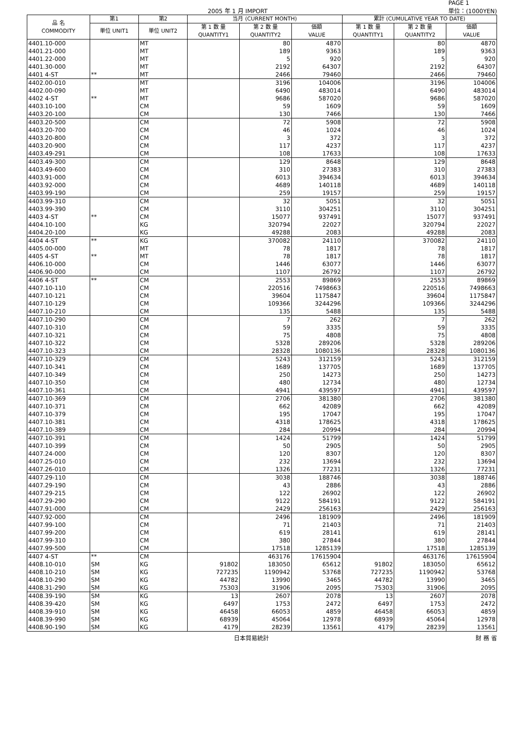2005 年 1 月 IMPORT PAGE 1
単位：(1000YEN)
| 品 名 COMMODITY | 第1 | 第2 | 当月 (CURRENT MONTH) | | | 累計 (CUMULATIVE YEAR TO DATE) | | |
| --- | --- | --- | --- | --- | --- | --- | --- | --- |
| | 単位 UNIT1 | 単位 UNIT2 | 第 1 数 量 QUANTITY1 | 第 2 数 量 QUANTITY2 | 価額 VALUE | 第 1 数 量 QUANTITY1 | 第 2 数 量 QUANTITY2 | 価額 VALUE |
| 4401.10-000 | | MT | | 80 | 4870 | | 80 | 4870 |
| 4401.21-000 | | MT | | 189 | 9363 | | 189 | 9363 |
| 4401.22-000 | | MT | | 5 | 920 | | 5 | 920 |
| 4401.30-000 | | MT | | 2192 | 64307 | | 2192 | 64307 |
| 4401 4-ST | ** | MT | | 2466 | 79460 | | 2466 | 79460 |
| 4402.00-010 | | MT | | 3196 | 104006 | | 3196 | 104006 |
| 4402.00-090 | | MT | | 6490 | 483014 | | 6490 | 483014 |
| 4402 4-ST | ** | MT | | 9686 | 587020 | | 9686 | 587020 |
| 4403.10-100 | | CM | | 59 | 1609 | | 59 | 1609 |
| 4403.20-100 | | CM | | 130 | 7466 | | 130 | 7466 |
| 4403.20-500 | | CM | | 72 | 5908 | | 72 | 5908 |
| 4403.20-700 | | CM | | 46 | 1024 | | 46 | 1024 |
| 4403.20-800 | | CM | | 3 | 372 | | 3 | 372 |
| 4403.20-900 | | CM | | 117 | 4237 | | 117 | 4237 |
| 4403.49-291 | | CM | | 108 | 17633 | | 108 | 17633 |
| 4403.49-300 | | CM | | 129 | 8648 | | 129 | 8648 |
| 4403.49-600 | | CM | | 310 | 27383 | | 310 | 27383 |
| 4403.91-000 | | CM | | 6013 | 394634 | | 6013 | 394634 |
| 4403.92-000 | | CM | | 4689 | 140118 | | 4689 | 140118 |
| 4403.99-190 | | CM | | 259 | 19157 | | 259 | 19157 |
| 4403.99-310 | | CM | | 32 | 5051 | | 32 | 5051 |
| 4403.99-390 | | CM | | 3110 | 304251 | | 3110 | 304251 |
| 4403 4-ST | ** | CM | | 15077 | 937491 | | 15077 | 937491 |
| 4404.10-100 | | KG | | 320794 | 22027 | | 320794 | 22027 |
| 4404.20-100 | | KG | | 49288 | 2083 | | 49288 | 2083 |
| 4404 4-ST | ** | KG | | 370082 | 24110 | | 370082 | 24110 |
| 4405.00-000 | | MT | | 78 | 1817 | | 78 | 1817 |
| 4405 4-ST | ** | MT | | 78 | 1817 | | 78 | 1817 |
| 4406.10-000 | | CM | | 1446 | 63077 | | 1446 | 63077 |
| 4406.90-000 | | CM | | 1107 | 26792 | | 1107 | 26792 |
| 4406 4-ST | ** | CM | | 2553 | 89869 | | 2553 | 89869 |
| 4407.10-110 | | CM | | 220516 | 7498663 | | 220516 | 7498663 |
| 4407.10-121 | | CM | | 39604 | 1175847 | | 39604 | 1175847 |
| 4407.10-129 | | CM | | 109366 | 3244296 | | 109366 | 3244296 |
| 4407.10-210 | | CM | | 135 | 5488 | | 135 | 5488 |
| 4407.10-290 | | CM | | 7 | 262 | | 7 | 262 |
| 4407.10-310 | | CM | | 59 | 3335 | | 59 | 3335 |
| 4407.10-321 | | CM | | 75 | 4808 | | 75 | 4808 |
| 4407.10-322 | | CM | | 5328 | 289206 | | 5328 | 289206 |
| 4407.10-323 | | CM | | 28328 | 1080136 | | 28328 | 1080136 |
| 4407.10-329 | | CM | | 5243 | 312159 | | 5243 | 312159 |
| 4407.10-341 | | CM | | 1689 | 137705 | | 1689 | 137705 |
| 4407.10-349 | | CM | | 250 | 14273 | | 250 | 14273 |
| 4407.10-350 | | CM | | 480 | 12734 | | 480 | 12734 |
| 4407.10-361 | | CM | | 4941 | 439597 | | 4941 | 439597 |
| 4407.10-369 | | CM | | 2706 | 381380 | | 2706 | 381380 |
| 4407.10-371 | | CM | | 662 | 42089 | | 662 | 42089 |
| 4407.10-379 | | CM | | 195 | 17047 | | 195 | 17047 |
| 4407.10-381 | | CM | | 4318 | 178625 | | 4318 | 178625 |
| 4407.10-389 | | CM | | 284 | 20994 | | 284 | 20994 |
| 4407.10-391 | | CM | | 1424 | 51799 | | 1424 | 51799 |
| 4407.10-399 | | CM | | 50 | 2905 | | 50 | 2905 |
| 4407.24-000 | | CM | | 120 | 8307 | | 120 | 8307 |
| 4407.25-010 | | CM | | 232 | 13694 | | 232 | 13694 |
| 4407.26-010 | | CM | | 1326 | 77231 | | 1326 | 77231 |
| 4407.29-110 | | CM | | 3038 | 188746 | | 3038 | 188746 |
| 4407.29-190 | | CM | | 43 | 2886 | | 43 | 2886 |
| 4407.29-215 | | CM | | 122 | 26902 | | 122 | 26902 |
| 4407.29-290 | | CM | | 9122 | 584191 | | 9122 | 584191 |
| 4407.91-000 | | CM | | 2429 | 256163 | | 2429 | 256163 |
| 4407.92-000 | | CM | | 2496 | 181909 | | 2496 | 181909 |
| 4407.99-100 | | CM | | 71 | 21403 | | 71 | 21403 |
| 4407.99-200 | | CM | | 619 | 28141 | | 619 | 28141 |
| 4407.99-310 | | CM | | 380 | 27844 | | 380 | 27844 |
| 4407.99-500 | | CM | | 17518 | 1285139 | | 17518 | 1285139 |
| 4407 4-ST | ** | CM | | 463176 | 17615904 | | 463176 | 17615904 |
| 4408.10-010 | SM | KG | 91802 | 183050 | 65612 | 91802 | 183050 | 65612 |
| 4408.10-210 | SM | KG | 727235 | 1190942 | 53768 | 727235 | 1190942 | 53768 |
| 4408.10-290 | SM | KG | 44782 | 13990 | 3465 | 44782 | 13990 | 3465 |
| 4408.31-290 | SM | KG | 75303 | 31906 | 2095 | 75303 | 31906 | 2095 |
| 4408.39-190 | SM | KG | 13 | 2607 | 2078 | 13 | 2607 | 2078 |
| 4408.39-420 | SM | KG | 6497 | 1753 | 2472 | 6497 | 1753 | 2472 |
| 4408.39-910 | SM | KG | 46458 | 66053 | 4859 | 46458 | 66053 | 4859 |
| 4408.39-990 | SM | KG | 68939 | 45064 | 12978 | 68939 | 45064 | 12978 |
| 4408.90-190 | SM | KG | 4179 | 28239 | 13561 | 4179 | 28239 | 13561 |
日本貿易統計 財 務 省